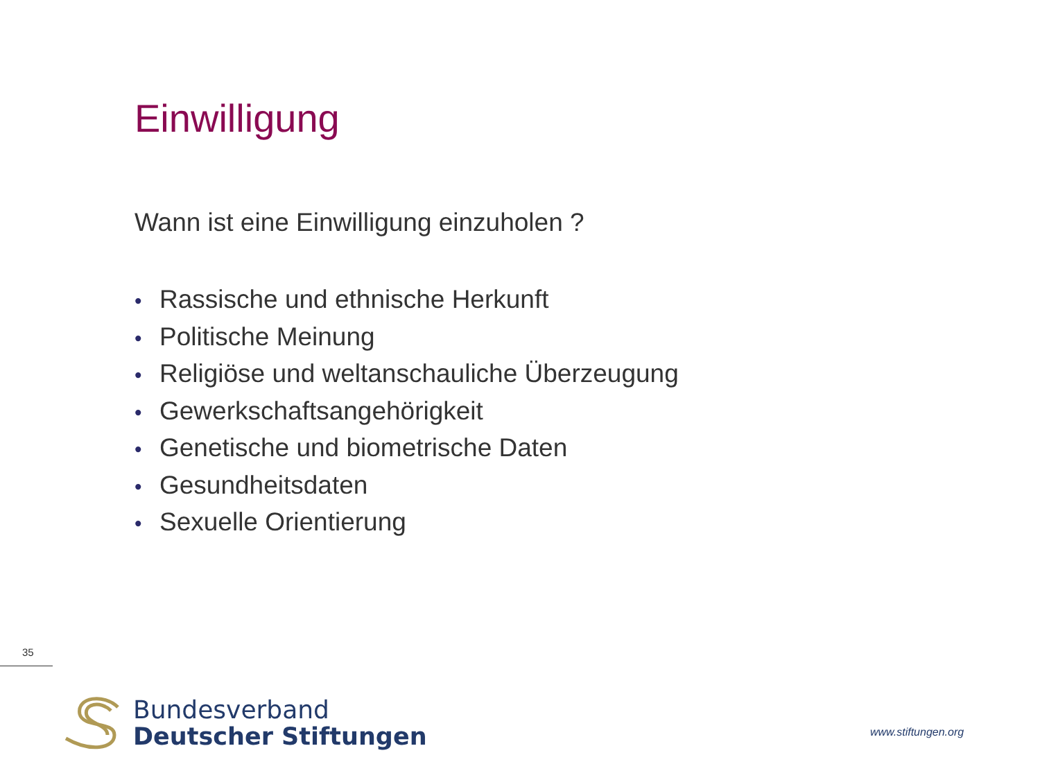Einwilligung
Wann ist eine Einwilligung einzuholen ?
• Rassische und ethnische Herkunft
• Politische Meinung
• Religiöse und weltanschauliche Überzeugung
• Gewerkschaftsangehörigkeit
• Genetische und biometrische Daten
• Gesundheitsdaten
• Sexuelle Orientierung
35
Bundesverband
Deutscher Stiftungen
www.stiftungen.org